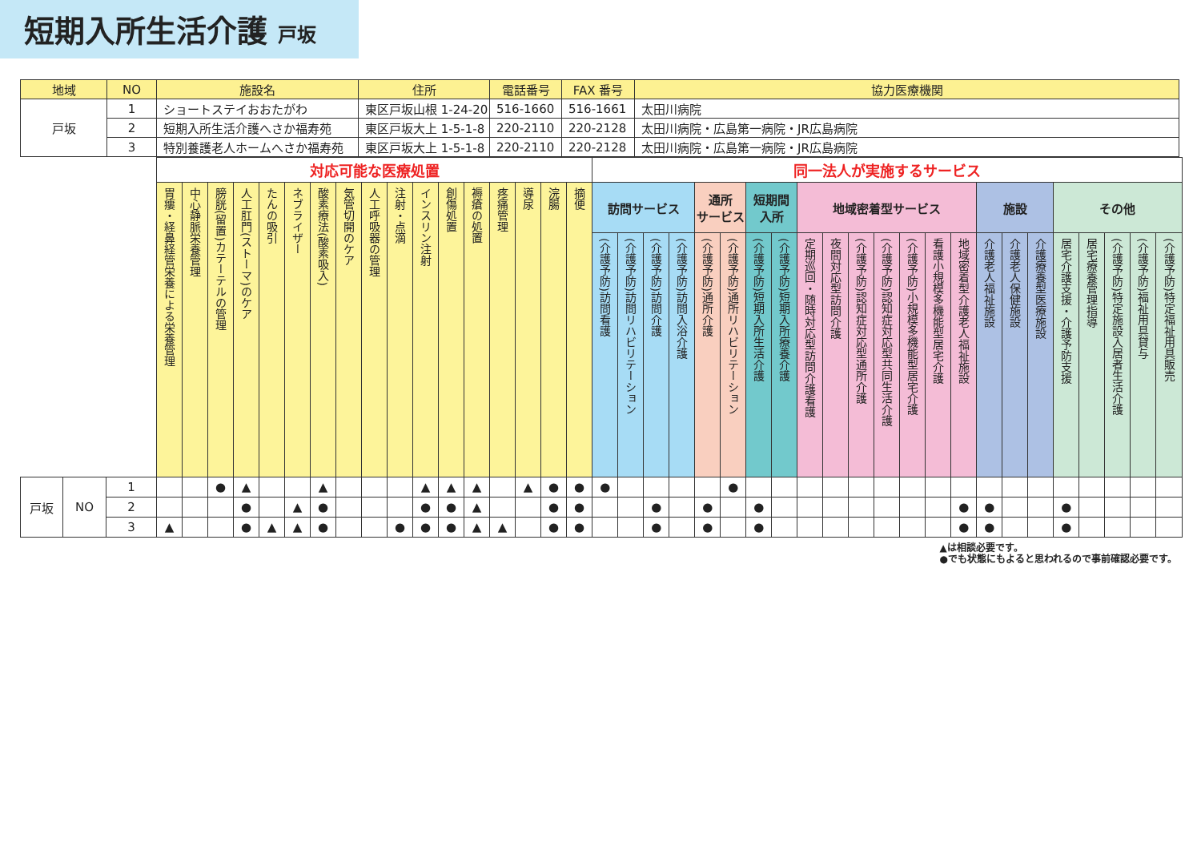短期入所生活介護 戸坂
| 地域 | NO | 施設名 | 住所 | 電話番号 | FAX 番号 | 協力医療機関 |
| --- | --- | --- | --- | --- | --- | --- |
| 戸坂 | 1 | ショートステイおおたがわ | 東区戸坂山根 1-24-20 | 516-1660 | 516-1661 | 太田川病院 |
| | 2 | 短期入所生活介護へさか福寿苑 | 東区戸坂大上 1-5-1-8 | 220-2110 | 220-2128 | 太田川病院・広島第一病院・JR広島病院 |
| | 3 | 特別養護老人ホームへさか福寿苑 | 東区戸坂大上 1-5-1-8 | 220-2110 | 220-2128 | 太田川病院・広島第一病院・JR広島病院 |
| | | | 対応可能な医療処置 | | | | | | | | | | | | | | | | | 同一法人が実施するサービス | | | | | | | | | | | | | | | | | | | | | | |
| | | | 胃瘻・経鼻経管栄養による栄養管理 | 中心静脈栄養管理 | 膀胱(留置)カテーテルの管理 | 人工肛門(ストーマ)のケア | たんの吸引 | ネブライザー | 酸素療法(酸素吸入) | 気管切開のケア | 人工呼吸器の管理 | 注射・点滴 | インスリン注射 | 創傷処置 | 褥瘡の処置 | 疼痛管理 | 導尿 | 浣腸 | 摘便 | 訪問サービス | | | | 通所 サービス | | 短期間 入所 | | 地域密着型サービス | | | | | | | 施設 | | | その他 | | | | |
| | | | | | | | | | | | | | | | | | | | | (介護予防)訪問看護 | (介護予防)訪問リハビリテーション | (介護予防)訪問介護 | (介護予防)訪問入浴介護 | (介護予防)通所介護 | (介護予防)通所リハビリテーション | (介護予防)短期入所生活介護 | (介護予防)短期入所療養介護 | 定期巡回・随時対応型訪問介護看護 | 夜間対応型訪問介護 | (介護予防)認知症対応型通所介護 | (介護予防)認知症対応型共同生活介護 | (介護予防)小規模多機能型居宅介護 | 看護小規模多機能型居宅介護 | 地域密着型介護老人福祉施設 | 介護老人福祉施設 | 介護老人保健施設 | 介護療養型医療施設 | 居宅介護支援・介護予防支援 | 居宅療養管理指導 | (介護予防)特定施設入居者生活介護 | (介護予防)福祉用具貸与 | (介護予防)特定福祉用具販売 |
| 戸坂 | NO | 1 | | | ● | ▲ | | | ▲ | | | | ▲ | ▲ | ▲ | | ▲ | ● | ● | ● | | | | | ● | | | | | | | | | | | | | | | | | |
| | | 2 | | | | ● | | ▲ | ● | | | | ● | ● | ▲ | | | ● | ● | | | ● | | ● | | ● | | | | | | | | ● | ● | | | ● | | | | |
| | | 3 | ▲ | | | ● | ▲ | ▲ | ● | | | ● | ● | ● | ▲ | ▲ | | ● | ● | | | ● | | ● | | ● | | | | | | | | ● | ● | | | ● | | | | |
▲は相談必要です。
●でも状態にもよると思われるので事前確認必要です。